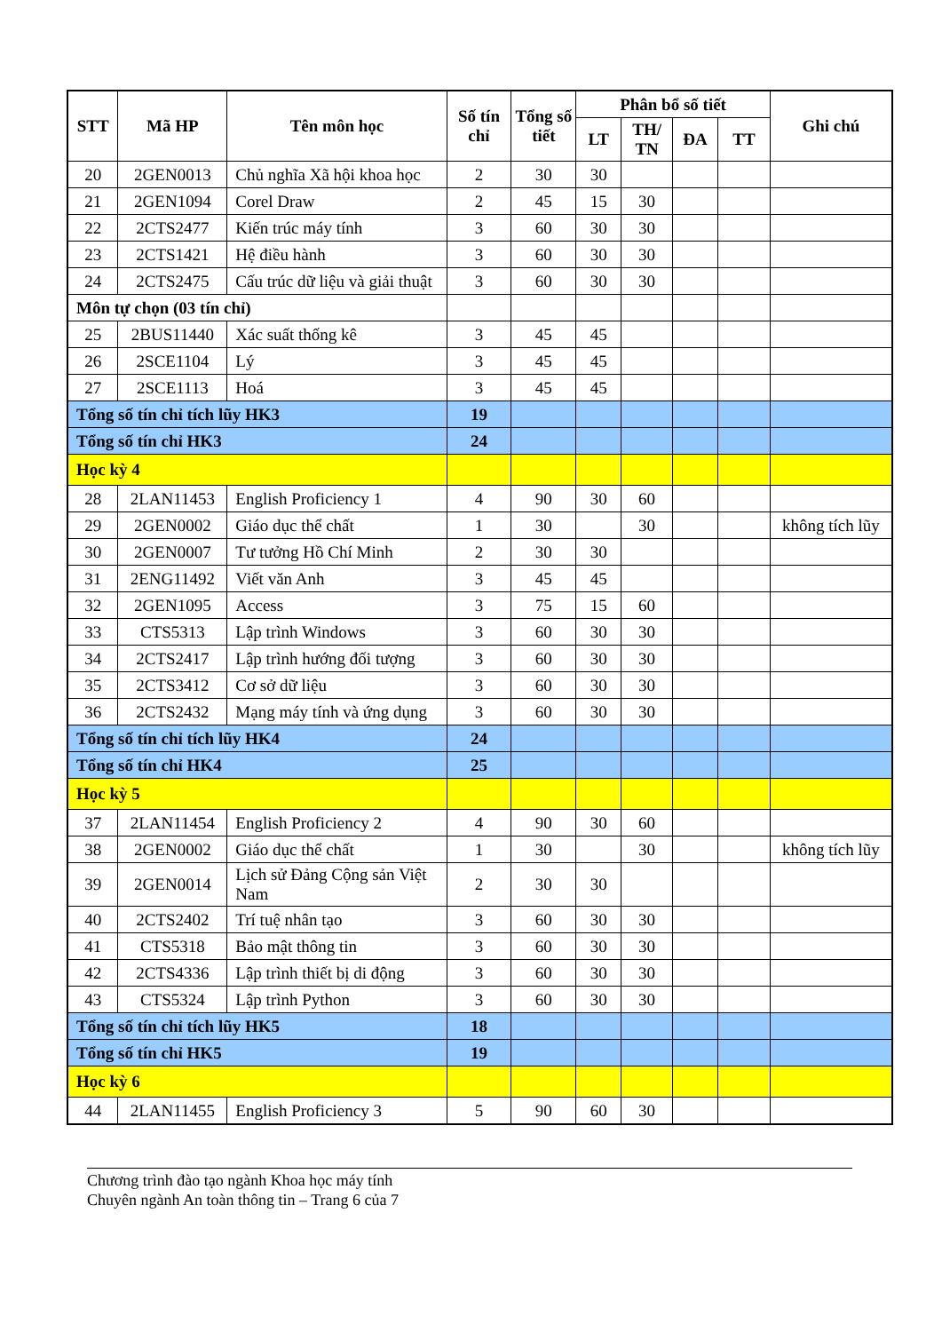| STT | Mã HP | Tên môn học | Số tín chỉ | Tổng số tiết | Phân bổ số tiết | | | | Ghi chú |
| --- | --- | --- | --- | --- | --- | --- | --- | --- | --- |
| | | | | | LT | TH/ TN | ĐA | TT | |
| 20 | 2GEN0013 | Chủ nghĩa Xã hội khoa học | 2 | 30 | 30 | | | | |
| 21 | 2GEN1094 | Corel Draw | 2 | 45 | 15 | 30 | | | |
| 22 | 2CTS2477 | Kiến trúc máy tính | 3 | 60 | 30 | 30 | | | |
| 23 | 2CTS1421 | Hệ điều hành | 3 | 60 | 30 | 30 | | | |
| 24 | 2CTS2475 | Cấu trúc dữ liệu và giải thuật | 3 | 60 | 30 | 30 | | | |
| Môn tự chọn (03 tín chỉ) | | | | | | | | | |
| 25 | 2BUS11440 | Xác suất thống kê | 3 | 45 | 45 | | | | |
| 26 | 2SCE1104 | Lý | 3 | 45 | 45 | | | | |
| 27 | 2SCE1113 | Hoá | 3 | 45 | 45 | | | | |
| Tổng số tín chỉ tích lũy HK3 | | | 19 | | | | | | |
| Tổng số tín chỉ HK3 | | | 24 | | | | | | |
| Học kỳ 4 | | | | | | | | | |
| 28 | 2LAN11453 | English Proficiency 1 | 4 | 90 | 30 | 60 | | | |
| 29 | 2GEN0002 | Giáo dục thể chất | 1 | 30 | | 30 | | | không tích lũy |
| 30 | 2GEN0007 | Tư tưởng Hồ Chí Minh | 2 | 30 | 30 | | | | |
| 31 | 2ENG11492 | Viết văn Anh | 3 | 45 | 45 | | | | |
| 32 | 2GEN1095 | Access | 3 | 75 | 15 | 60 | | | |
| 33 | CTS5313 | Lập trình Windows | 3 | 60 | 30 | 30 | | | |
| 34 | 2CTS2417 | Lập trình hướng đối tượng | 3 | 60 | 30 | 30 | | | |
| 35 | 2CTS3412 | Cơ sở dữ liệu | 3 | 60 | 30 | 30 | | | |
| 36 | 2CTS2432 | Mạng máy tính và ứng dụng | 3 | 60 | 30 | 30 | | | |
| Tổng số tín chỉ tích lũy HK4 | | | 24 | | | | | | |
| Tổng số tín chỉ HK4 | | | 25 | | | | | | |
| Học kỳ 5 | | | | | | | | | |
| 37 | 2LAN11454 | English Proficiency 2 | 4 | 90 | 30 | 60 | | | |
| 38 | 2GEN0002 | Giáo dục thể chất | 1 | 30 | | 30 | | | không tích lũy |
| 39 | 2GEN0014 | Lịch sử Đảng Cộng sản Việt Nam | 2 | 30 | 30 | | | | |
| 40 | 2CTS2402 | Trí tuệ nhân tạo | 3 | 60 | 30 | 30 | | | |
| 41 | CTS5318 | Bảo mật thông tin | 3 | 60 | 30 | 30 | | | |
| 42 | 2CTS4336 | Lập trình thiết bị di động | 3 | 60 | 30 | 30 | | | |
| 43 | CTS5324 | Lập trình Python | 3 | 60 | 30 | 30 | | | |
| Tổng số tín chỉ tích lũy HK5 | | | 18 | | | | | | |
| Tổng số tín chỉ HK5 | | | 19 | | | | | | |
| Học kỳ 6 | | | | | | | | | |
| 44 | 2LAN11455 | English Proficiency 3 | 5 | 90 | 60 | 30 | | | |
Chương trình đào tạo ngành Khoa học máy tính
Chuyên ngành An toàn thông tin – Trang 6 của 7